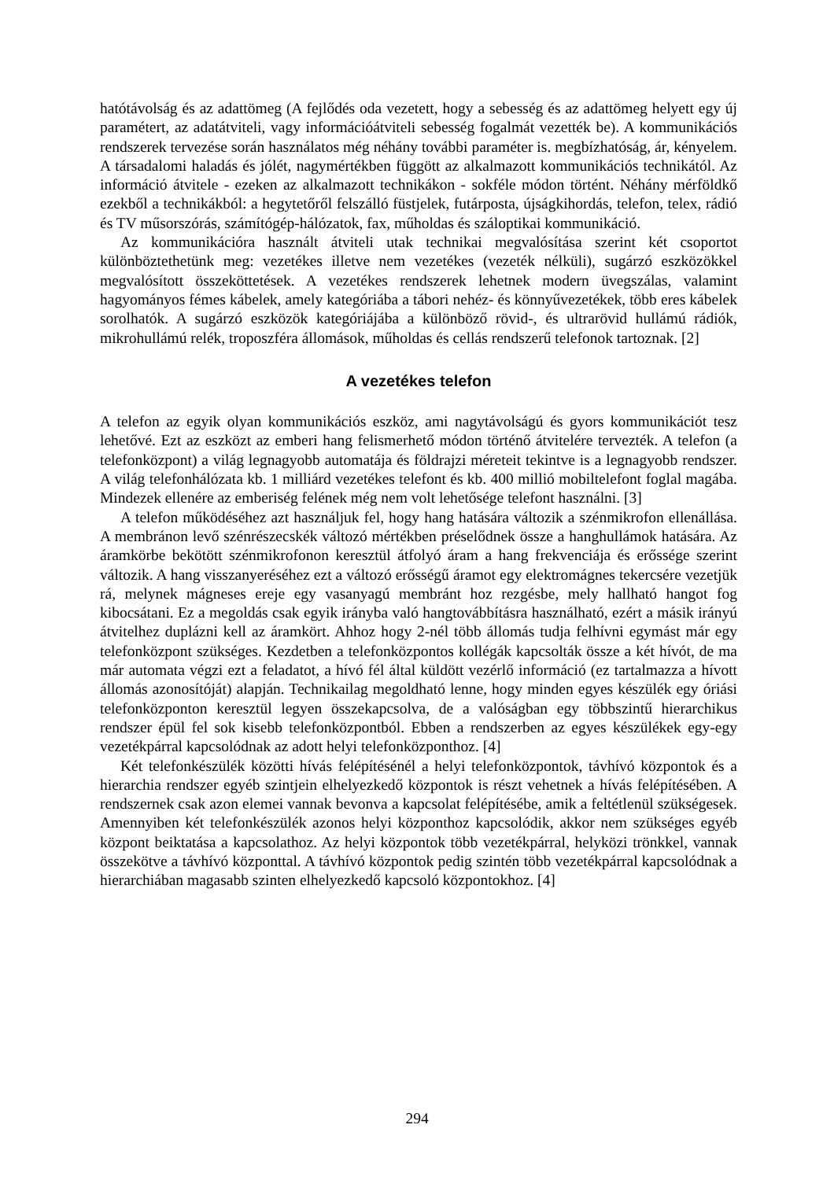hatótávolság és az adattömeg (A fejlődés oda vezetett, hogy a sebesség és az adattömeg helyett egy új paramétert, az adatátviteli, vagy információátviteli sebesség fogalmát vezették be). A kommunikációs rendszerek tervezése során használatos még néhány további paraméter is. megbízhatóság, ár, kényelem. A társadalomi haladás és jólét, nagymértékben függött az alkalmazott kommunikációs technikától. Az információ átvitele - ezeken az alkalmazott technikákon - sokféle módon történt. Néhány mérföldkő ezekből a technikákból: a hegytetőről felszálló füstjelek, futárposta, újságkihordás, telefon, telex, rádió és TV műsorszórás, számítógép-hálózatok, fax, műholdas és száloptikai kommunikáció.
Az kommunikációra használt átviteli utak technikai megvalósítása szerint két csoportot különböztethetünk meg: vezetékes illetve nem vezetékes (vezeték nélküli), sugárzó eszközökkel megvalósított összeköttetések. A vezetékes rendszerek lehetnek modern üvegszálas, valamint hagyományos fémes kábelek, amely kategóriába a tábori nehéz- és könnyűvezetékek, több eres kábelek sorolhatók. A sugárzó eszközök kategóriájába a különböző rövid-, és ultrarövid hullámú rádiók, mikrohullámú relék, troposzféra állomások, műholdas és cellás rendszerű telefonok tartoznak. [2]
A vezetékes telefon
A telefon az egyik olyan kommunikációs eszköz, ami nagytávolságú és gyors kommunikációt tesz lehetővé. Ezt az eszközt az emberi hang felismerhető módon történő átvitelére tervezték. A telefon (a telefonközpont) a világ legnagyobb automatája és földrajzi méreteit tekintve is a legnagyobb rendszer. A világ telefonhálózata kb. 1 milliárd vezetékes telefont és kb. 400 millió mobiltelefont foglal magába. Mindezek ellenére az emberiség felének még nem volt lehetősége telefont használni. [3]
A telefon működéséhez azt használjuk fel, hogy hang hatására változik a szénmikrofon ellenállása. A membránon levő szénrészecskék változó mértékben préselődnek össze a hanghullámok hatására. Az áramkörbe bekötött szénmikrofonon keresztül átfolyó áram a hang frekvenciája és erőssége szerint változik. A hang visszanyeréséhez ezt a változó erősségű áramot egy elektromágnes tekercsére vezetjük rá, melynek mágneses ereje egy vasanyagú membránt hoz rezgésbe, mely hallható hangot fog kibocsátani. Ez a megoldás csak egyik irányba való hangtovábbításra használható, ezért a másik irányú átvitelhez duplázni kell az áramkört. Ahhoz hogy 2-nél több állomás tudja felhívni egymást már egy telefonközpont szükséges. Kezdetben a telefonközpontos kollégák kapcsolták össze a két hívót, de ma már automata végzi ezt a feladatot, a hívó fél által küldött vezérlő információ (ez tartalmazza a hívott állomás azonosítóját) alapján. Technikailag megoldható lenne, hogy minden egyes készülék egy óriási telefonközponton keresztül legyen összekapcsolva, de a valóságban egy többszintű hierarchikus rendszer épül fel sok kisebb telefonközpontból. Ebben a rendszerben az egyes készülékek egy-egy vezetékpárral kapcsolódnak az adott helyi telefonközponthoz. [4]
Két telefonkészülék közötti hívás felépítésénél a helyi telefonközpontok, távhívó központok és a hierarchia rendszer egyéb szintjein elhelyezkedő központok is részt vehetnek a hívás felépítésében. A rendszernek csak azon elemei vannak bevonva a kapcsolat felépítésébe, amik a feltétlenül szükségesek. Amennyiben két telefonkészülék azonos helyi központhoz kapcsolódik, akkor nem szükséges egyéb központ beiktatása a kapcsolathoz. Az helyi központok több vezetékpárral, helyközi trönkkel, vannak összekötve a távhívó központtal. A távhívó központok pedig szintén több vezetékpárral kapcsolódnak a hierarchiában magasabb szinten elhelyezkedő kapcsoló központokhoz. [4]
294